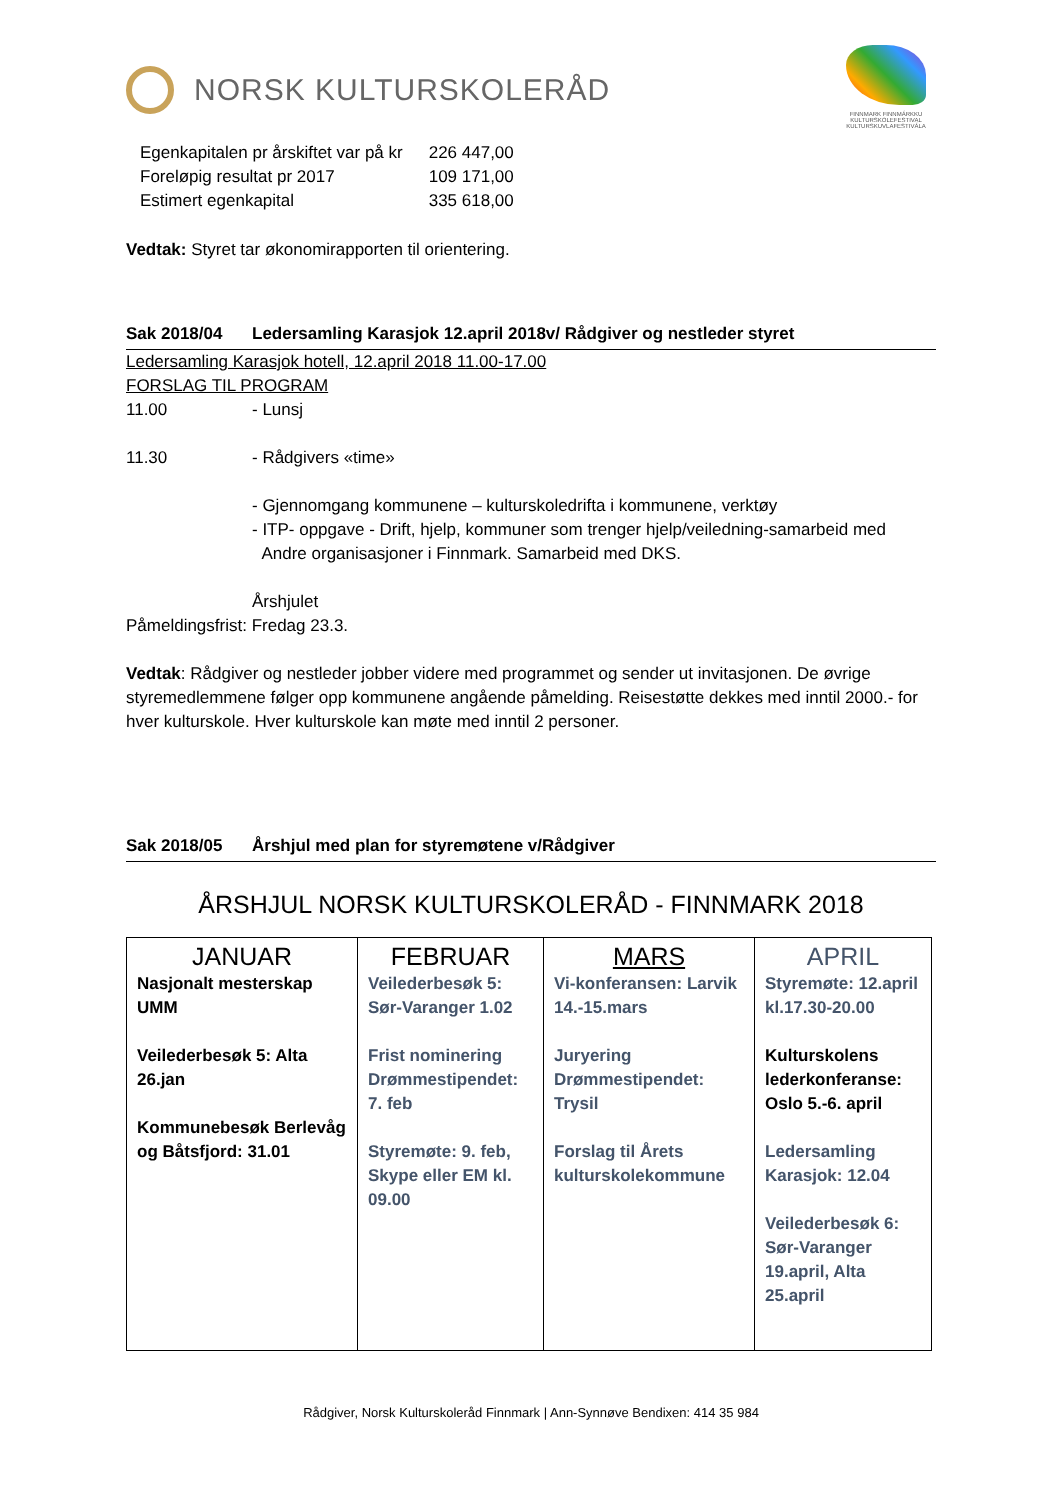NORSK KULTURSKOLERÅD
FINNMARK FINNMÁRKKU
KULTURSKOLEFESTIVAL KULTURSKUVLAFESTIVÁLA
| Egenkapitalen pr årskiftet var på kr | 226 447,00 |
| Foreløpig resultat pr 2017 | 109 171,00 |
| Estimert egenkapital | 335 618,00 |
Vedtak: Styret tar økonomirapporten til orientering.
Sak 2018/04 Ledersamling Karasjok 12.april 2018v/ Rådgiver og nestleder styret
Ledersamling Karasjok hotell, 12.april 2018 11.00-17.00
FORSLAG TIL PROGRAM
11.00 - Lunsj
11.30 - Rådgivers «time»
- Gjennomgang kommunene – kulturskoledrifta i kommunene, verktøy
- ITP- oppgave - Drift, hjelp, kommuner som trenger hjelp/veiledning-samarbeid med
Andre organisasjoner i Finnmark. Samarbeid med DKS.
Årshjulet
Påmeldingsfrist: Fredag 23.3.
Vedtak: Rådgiver og nestleder jobber videre med programmet og sender ut invitasjonen. De øvrige styremedlemmene følger opp kommunene angående påmelding. Reisestøtte dekkes med inntil 2000.- for hver kulturskole. Hver kulturskole kan møte med inntil 2 personer.
Sak 2018/05 Årshjul med plan for styremøtene v/Rådgiver
ÅRSHJUL NORSK KULTURSKOLERÅD - FINNMARK 2018
| JANUAR Nasjonalt mesterskap UMM Veilederbesøk 5: Alta 26.jan Kommunebesøk Berlevåg og Båtsfjord: 31.01 | FEBRUAR Veilederbesøk 5: Sør-Varanger 1.02 Frist nominering Drømmestipendet: 7. feb Styremøte: 9. feb, Skype eller EM kl. 09.00 | MARS Vi-konferansen: Larvik 14.-15.mars Juryering Drømmestipendet: Trysil Forslag til Årets kulturskolekommune | APRIL Styremøte: 12.april kl.17.30-20.00 Kulturskolens lederkonferanse: Oslo 5.-6. april Ledersamling Karasjok: 12.04 Veilederbesøk 6: Sør-Varanger 19.april, Alta 25.april |
Rådgiver, Norsk Kulturskoleråd Finnmark | Ann-Synnøve Bendixen: 414 35 984